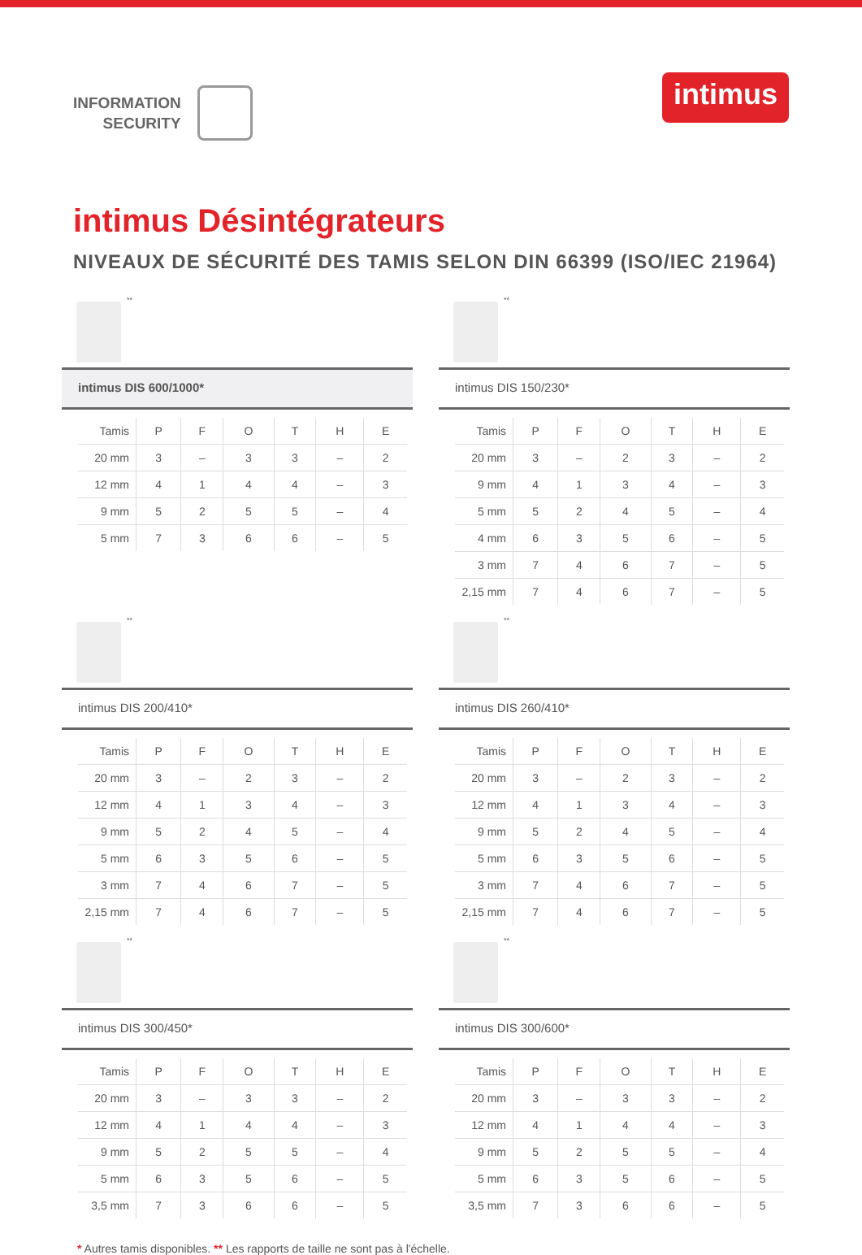INFORMATION
SECURITY
intimus
intimus Désintégrateurs
NIVEAUX DE SÉCURITÉ DES TAMIS SELON DIN 66399 (ISO/IEC 21964)
**
intimus DIS 600/1000*
| Tamis | P | F | O | T | H | E |
| --- | --- | --- | --- | --- | --- | --- |
| 20 mm | 3 | – | 3 | 3 | – | 2 |
| 12 mm | 4 | 1 | 4 | 4 | – | 3 |
| 9 mm | 5 | 2 | 5 | 5 | – | 4 |
| 5 mm | 7 | 3 | 6 | 6 | – | 5 |
**
intimus DIS 150/230*
| Tamis | P | F | O | T | H | E |
| --- | --- | --- | --- | --- | --- | --- |
| 20 mm | 3 | – | 2 | 3 | – | 2 |
| 9 mm | 4 | 1 | 3 | 4 | – | 3 |
| 5 mm | 5 | 2 | 4 | 5 | – | 4 |
| 4 mm | 6 | 3 | 5 | 6 | – | 5 |
| 3 mm | 7 | 4 | 6 | 7 | – | 5 |
| 2,15 mm | 7 | 4 | 6 | 7 | – | 5 |
**
intimus DIS 200/410*
| Tamis | P | F | O | T | H | E |
| --- | --- | --- | --- | --- | --- | --- |
| 20 mm | 3 | – | 2 | 3 | – | 2 |
| 12 mm | 4 | 1 | 3 | 4 | – | 3 |
| 9 mm | 5 | 2 | 4 | 5 | – | 4 |
| 5 mm | 6 | 3 | 5 | 6 | – | 5 |
| 3 mm | 7 | 4 | 6 | 7 | – | 5 |
| 2,15 mm | 7 | 4 | 6 | 7 | – | 5 |
**
intimus DIS 260/410*
| Tamis | P | F | O | T | H | E |
| --- | --- | --- | --- | --- | --- | --- |
| 20 mm | 3 | – | 2 | 3 | – | 2 |
| 12 mm | 4 | 1 | 3 | 4 | – | 3 |
| 9 mm | 5 | 2 | 4 | 5 | – | 4 |
| 5 mm | 6 | 3 | 5 | 6 | – | 5 |
| 3 mm | 7 | 4 | 6 | 7 | – | 5 |
| 2,15 mm | 7 | 4 | 6 | 7 | – | 5 |
**
intimus DIS 300/450*
| Tamis | P | F | O | T | H | E |
| --- | --- | --- | --- | --- | --- | --- |
| 20 mm | 3 | – | 3 | 3 | – | 2 |
| 12 mm | 4 | 1 | 4 | 4 | – | 3 |
| 9 mm | 5 | 2 | 5 | 5 | – | 4 |
| 5 mm | 6 | 3 | 5 | 6 | – | 5 |
| 3,5 mm | 7 | 3 | 6 | 6 | – | 5 |
**
intimus DIS 300/600*
| Tamis | P | F | O | T | H | E |
| --- | --- | --- | --- | --- | --- | --- |
| 20 mm | 3 | – | 3 | 3 | – | 2 |
| 12 mm | 4 | 1 | 4 | 4 | – | 3 |
| 9 mm | 5 | 2 | 5 | 5 | – | 4 |
| 5 mm | 6 | 3 | 5 | 6 | – | 5 |
| 3,5 mm | 7 | 3 | 6 | 6 | – | 5 |
* Autres tamis disponibles. ** Les rapports de taille ne sont pas à l'échelle.